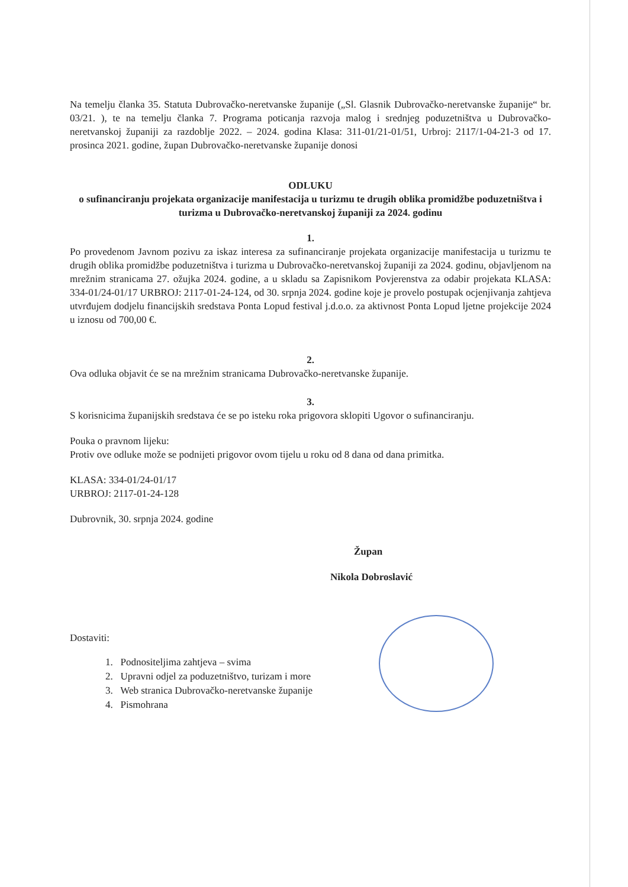Na temelju članka 35. Statuta Dubrovačko-neretvanske županije („Sl. Glasnik Dubrovačko-neretvanske županije“ br. 03/21. ), te na temelju članka 7. Programa poticanja razvoja malog i srednjeg poduzetništva u Dubrovačko-neretvanskoj županiji za razdoblje 2022. – 2024. godina Klasa: 311-01/21-01/51, Urbroj: 2117/1-04-21-3 od 17. prosinca 2021. godine, župan Dubrovačko-neretvanske županije donosi
ODLUKU
o sufinanciranju projekata organizacije manifestacija u turizmu te drugih oblika promidžbe poduzetništva i turizma u Dubrovačko-neretvanskoj županiji za 2024. godinu
1.
Po provedenom Javnom pozivu za iskaz interesa za sufinanciranje projekata organizacije manifestacija u turizmu te drugih oblika promidžbe poduzetništva i turizma u Dubrovačko-neretvanskoj županiji za 2024. godinu, objavljenom na mrežnim stranicama 27. ožujka 2024. godine, a u skladu sa Zapisnikom Povjerenstva za odabir projekata KLASA: 334-01/24-01/17 URBROJ: 2117-01-24-124, od 30. srpnja 2024. godine koje je provelo postupak ocjenjivanja zahtjeva utvrđujem dodjelu financijskih sredstava Ponta Lopud festival j.d.o.o. za aktivnost Ponta Lopud ljetne projekcije 2024 u iznosu od 700,00 €.
2.
Ova odluka objavit će se na mrežnim stranicama Dubrovačko-neretvanske županije.
3.
S korisnicima županijskih sredstava će se po isteku roka prigovora sklopiti Ugovor o sufinanciranju.
Pouka o pravnom lijeku:
Protiv ove odluke može se podnijeti prigovor ovom tijelu u roku od 8 dana od dana primitka.
KLASA: 334-01/24-01/17
URBROJ: 2117-01-24-128
Dubrovnik, 30. srpnja 2024. godine
Župan
Nikola Dobroslavić
Dostaviti:
1. Podnositeljima zahtjeva – svima
2. Upravni odjel za poduzetništvo, turizam i more
3. Web stranica Dubrovačko-neretvanske županije
4. Pismohrana